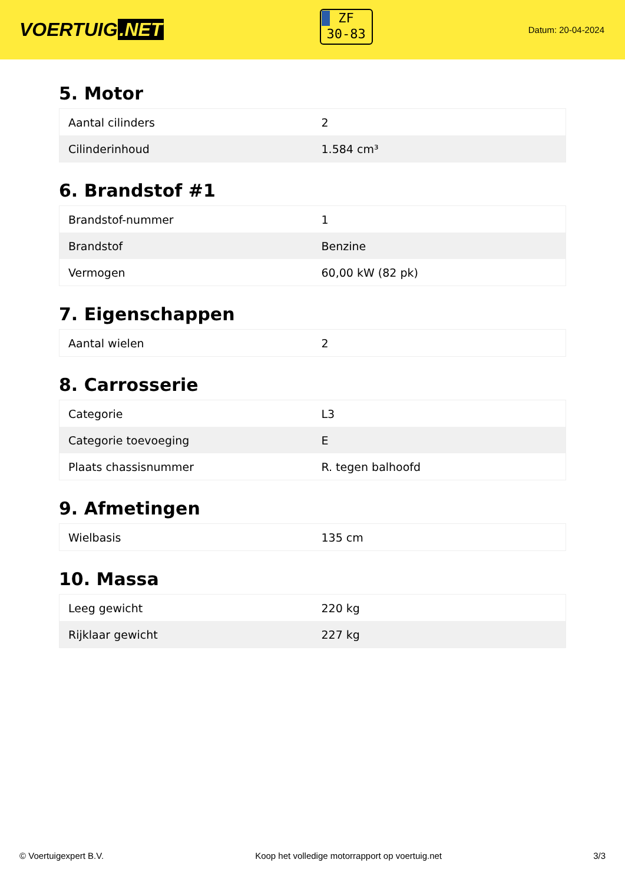VOERTUIG.NET
ZF
30-83
Datum: 20-04-2024
5. Motor
| Aantal cilinders | 2 |
| Cilinderinhoud | 1.584 cm³ |
6. Brandstof #1
| Brandstof-nummer | 1 |
| Brandstof | Benzine |
| Vermogen | 60,00 kW (82 pk) |
7. Eigenschappen
| Aantal wielen | 2 |
8. Carrosserie
| Categorie | L3 |
| Categorie toevoeging | E |
| Plaats chassisnummer | R. tegen balhoofd |
9. Afmetingen
| Wielbasis | 135 cm |
10. Massa
| Leeg gewicht | 220 kg |
| Rijklaar gewicht | 227 kg |
© Voertuigexpert B.V. Koop het volledige motorrapport op voertuig.net 3/3